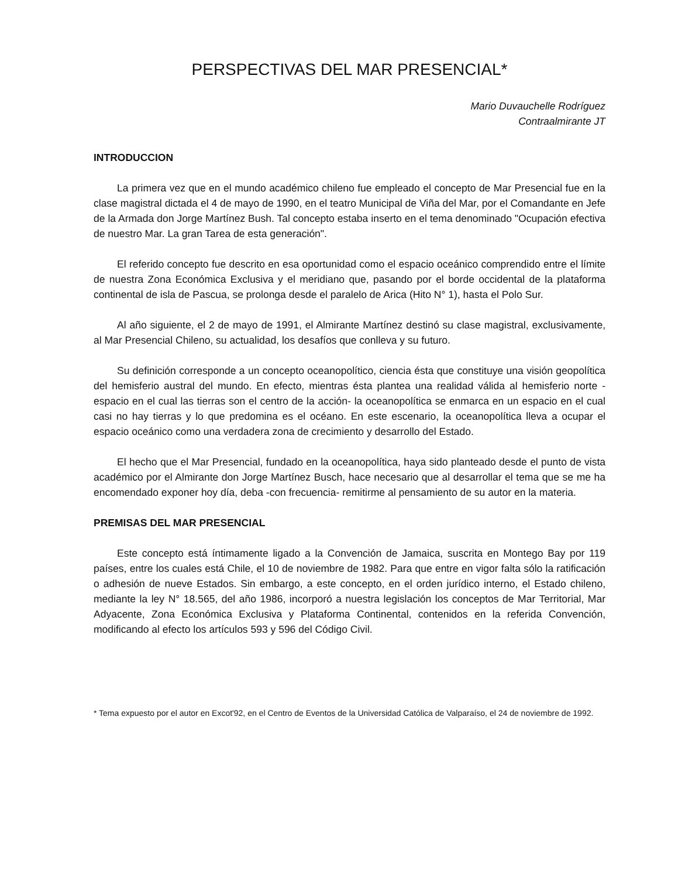PERSPECTIVAS DEL MAR PRESENCIAL*
Mario Duvauchelle Rodríguez
Contraalmirante JT
INTRODUCCION
La primera vez que en el mundo académico chileno fue empleado el concepto de Mar Presencial fue en la clase magistral dictada el 4 de mayo de 1990, en el teatro Municipal de Viña del Mar, por el Comandante en Jefe de la Armada don Jorge Martínez Bush. Tal concepto estaba inserto en el tema denominado "Ocupación efectiva de nuestro Mar. La gran Tarea de esta generación".
El referido concepto fue descrito en esa oportunidad como el espacio oceánico comprendido entre el límite de nuestra Zona Económica Exclusiva y el meridiano que, pasando por el borde occidental de la plataforma continental de isla de Pascua, se prolonga desde el paralelo de Arica (Hito N° 1), hasta el Polo Sur.
Al año siguiente, el 2 de mayo de 1991, el Almirante Martínez destinó su clase magistral, exclusivamente, al Mar Presencial Chileno, su actualidad, los desafíos que conlleva y su futuro.
Su definición corresponde a un concepto oceanopolítico, ciencia ésta que constituye una visión geopolítica del hemisferio austral del mundo. En efecto, mientras ésta plantea una realidad válida al hemisferio norte -espacio en el cual las tierras son el centro de la acción- la oceanopolítica se enmarca en un espacio en el cual casi no hay tierras y lo que predomina es el océano. En este escenario, la oceanopolítica lleva a ocupar el espacio oceánico como una verdadera zona de crecimiento y desarrollo del Estado.
El hecho que el Mar Presencial, fundado en la oceanopolítica, haya sido planteado desde el punto de vista académico por el Almirante don Jorge Martínez Busch, hace necesario que al desarrollar el tema que se me ha encomendado exponer hoy día, deba -con frecuencia- remitirme al pensamiento de su autor en la materia.
PREMISAS DEL MAR PRESENCIAL
Este concepto está íntimamente ligado a la Convención de Jamaica, suscrita en Montego Bay por 119 países, entre los cuales está Chile, el 10 de noviembre de 1982. Para que entre en vigor falta sólo la ratificación o adhesión de nueve Estados. Sin embargo, a este concepto, en el orden jurídico interno, el Estado chileno, mediante la ley N° 18.565, del año 1986, incorporó a nuestra legislación los conceptos de Mar Territorial, Mar Adyacente, Zona Económica Exclusiva y Plataforma Continental, contenidos en la referida Convención, modificando al efecto los artículos 593 y 596 del Código Civil.
* Tema expuesto por el autor en Excot'92, en el Centro de Eventos de la Universidad Católica de Valparaíso, el 24 de noviembre de 1992.